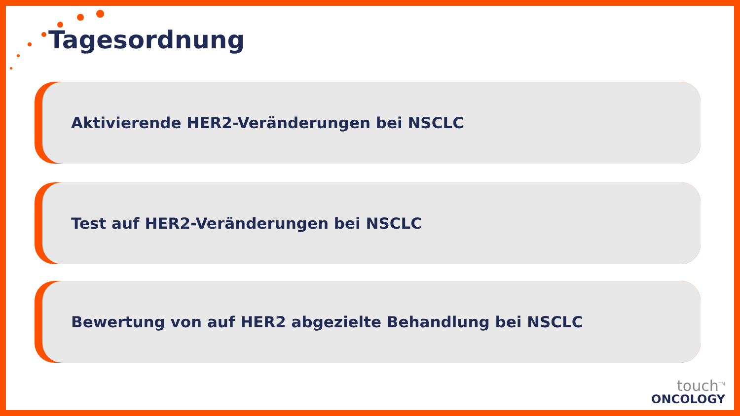Tagesordnung
Aktivierende HER2-Veränderungen bei NSCLC
Test auf HER2-Veränderungen bei NSCLC
Bewertung von auf HER2 abgezielte Behandlung bei NSCLC
touch<sup>TM</sup>
ONCOLOGY